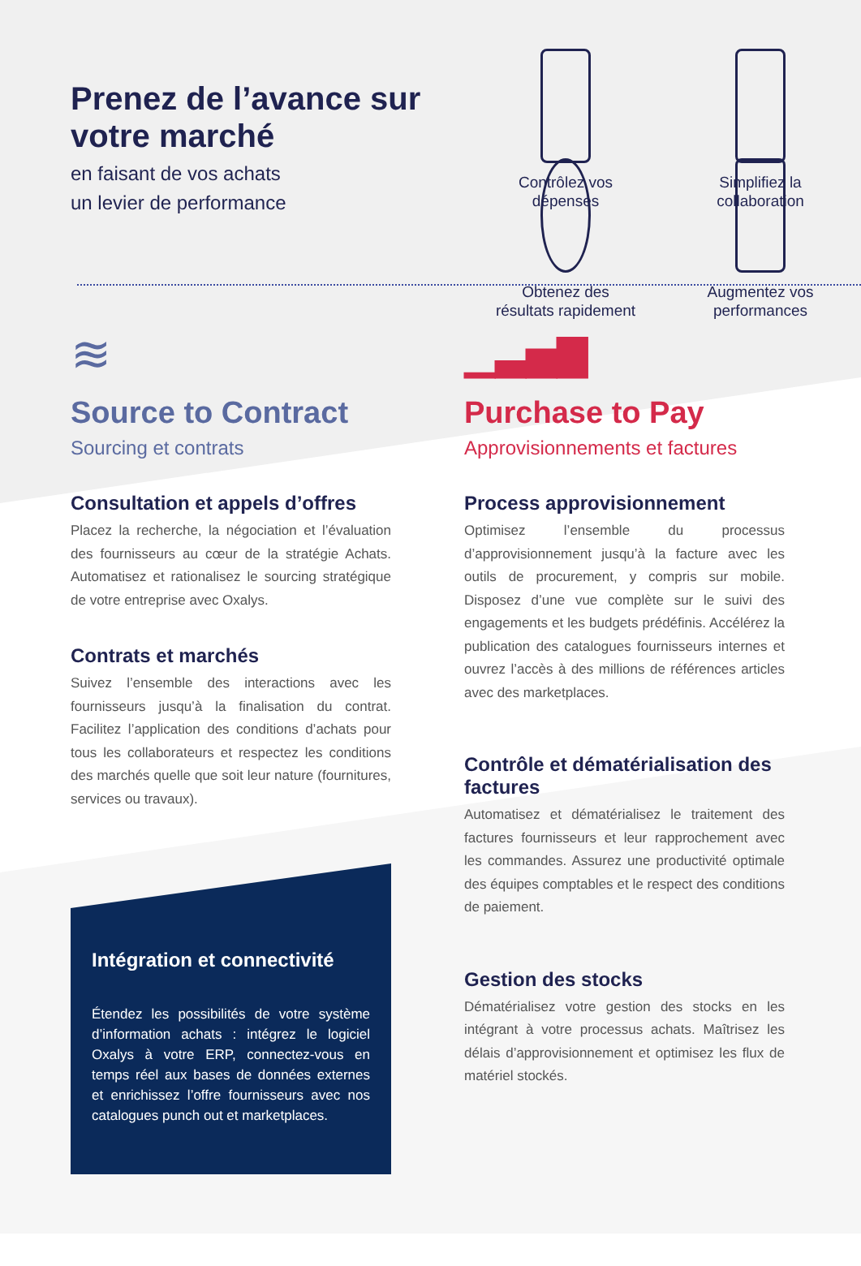Prenez de l’avance sur votre marché
en faisant de vos achats
un levier de performance
Contrôlez vos
dépenses
Simplifiez la
collaboration
Obtenez des
résultats rapidement
Augmentez vos
performances
≋
Source to Contract
Sourcing et contrats
Consultation et appels d’offres
Placez la recherche, la négociation et l’évaluation des fournisseurs au cœur de la stratégie Achats. Automatisez et rationalisez le sourcing stratégique de votre entreprise avec Oxalys.
Contrats et marchés
Suivez l’ensemble des interactions avec les fournisseurs jusqu’à la finalisation du contrat. Facilitez l’application des conditions d’achats pour tous les collaborateurs et respectez les conditions des marchés quelle que soit leur nature (fournitures, services ou travaux).
Intégration et connectivité
Étendez les possibilités de votre système d’information achats : intégrez le logiciel Oxalys à votre ERP, connectez-vous en temps réel aux bases de données externes et enrichissez l’offre fournisseurs avec nos catalogues punch out et marketplaces.
▁▃▅▇
Purchase to Pay
Approvisionnements et factures
Process approvisionnement
Optimisez l’ensemble du processus d’approvisionnement jusqu’à la facture avec les outils de procurement, y compris sur mobile. Disposez d’une vue complète sur le suivi des engagements et les budgets prédéfinis. Accélérez la publication des catalogues fournisseurs internes et ouvrez l’accès à des millions de références articles avec des marketplaces.
Contrôle et dématérialisation des factures
Automatisez et dématérialisez le traitement des factures fournisseurs et leur rapprochement avec les commandes. Assurez une productivité optimale des équipes comptables et le respect des conditions de paiement.
Gestion des stocks
Dématérialisez votre gestion des stocks en les intégrant à votre processus achats. Maîtrisez les délais d’approvisionnement et optimisez les flux de matériel stockés.